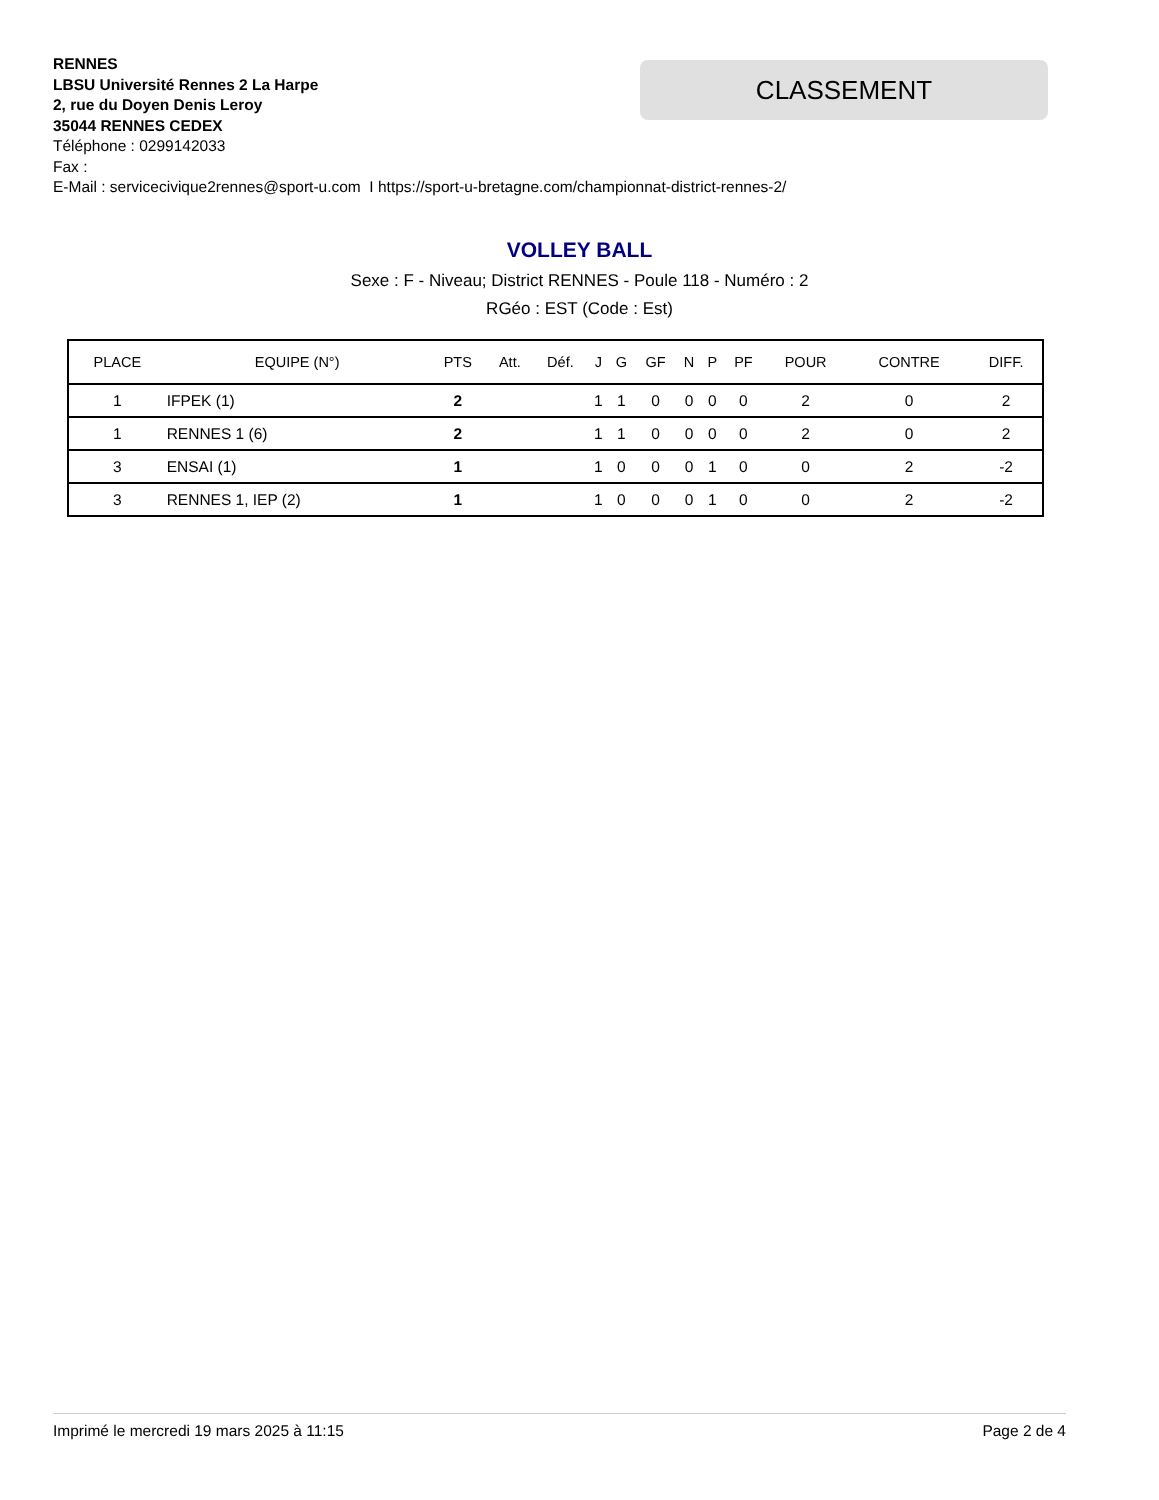RENNES
LBSU Université Rennes 2 La Harpe
2, rue du Doyen Denis Leroy
35044 RENNES CEDEX
Téléphone : 0299142033
Fax :
E-Mail : servicecivique2rennes@sport-u.com I https://sport-u-bretagne.com/championnat-district-rennes-2/
CLASSEMENT
VOLLEY BALL
Sexe : F - Niveau; District RENNES - Poule 118 - Numéro : 2
RGéo : EST (Code : Est)
| PLACE | EQUIPE (N°) | PTS | Att. | Déf. | J | G | GF | N | P | PF | POUR | CONTRE | DIFF. |
| --- | --- | --- | --- | --- | --- | --- | --- | --- | --- | --- | --- | --- | --- |
| 1 | IFPEK (1) | 2 | | | 1 | 1 | 0 | 0 | 0 | 0 | 2 | 0 | 2 |
| 1 | RENNES 1 (6) | 2 | | | 1 | 1 | 0 | 0 | 0 | 0 | 2 | 0 | 2 |
| 3 | ENSAI (1) | 1 | | | 1 | 0 | 0 | 0 | 1 | 0 | 0 | 2 | -2 |
| 3 | RENNES 1, IEP (2) | 1 | | | 1 | 0 | 0 | 0 | 1 | 0 | 0 | 2 | -2 |
Imprimé le mercredi 19 mars 2025 à 11:15 Page 2 de 4